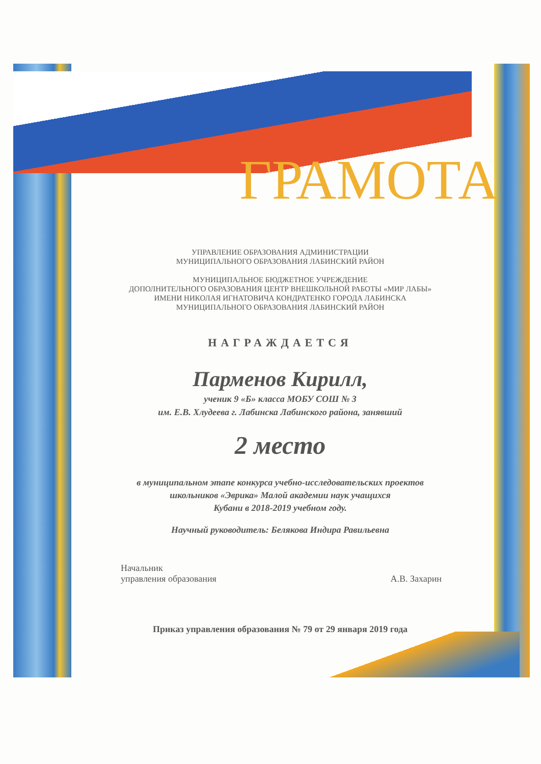ГРАМОТА
УПРАВЛЕНИЕ ОБРАЗОВАНИЯ АДМИНИСТРАЦИИ
МУНИЦИПАЛЬНОГО ОБРАЗОВАНИЯ ЛАБИНСКИЙ РАЙОН
МУНИЦИПАЛЬНОЕ БЮДЖЕТНОЕ УЧРЕЖДЕНИЕ
ДОПОЛНИТЕЛЬНОГО ОБРАЗОВАНИЯ ЦЕНТР ВНЕШКОЛЬНОЙ РАБОТЫ «МИР ЛАБЫ»
ИМЕНИ НИКОЛАЯ ИГНАТОВИЧА КОНДРАТЕНКО ГОРОДА ЛАБИНСКА
МУНИЦИПАЛЬНОГО ОБРАЗОВАНИЯ ЛАБИНСКИЙ РАЙОН
НАГРАЖДАЕТСЯ
Парменов Кирилл,
ученик 9 «Б» класса МОБУ СОШ № 3
им. Е.В. Хлудеева г. Лабинска Лабинского района, занявший
2 место
в муниципальном этапе конкурса учебно-исследовательских проектов
школьников «Эврика» Малой академии наук учащихся
Кубани в 2018-2019 учебном году.
Научный руководитель: Белякова Индира Равильевна
Начальник
управления образования А.В. Захарин
Приказ управления образования № 79 от 29 января 2019 года